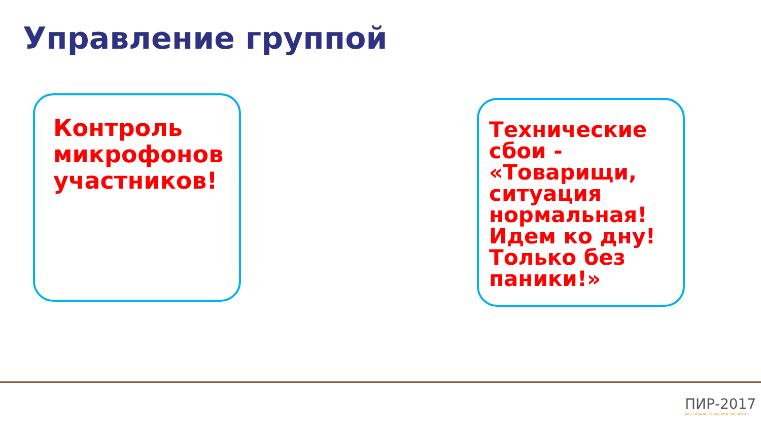Управление группой
Контроль микрофонов участников!
Технические сбои - «Товарищи, ситуация нормальная! Идем ко дну! Только без паники!»
ПИР-2017
ФЕСТИВАЛЬ ПРАКТИКИ РАЗВИТИЯ